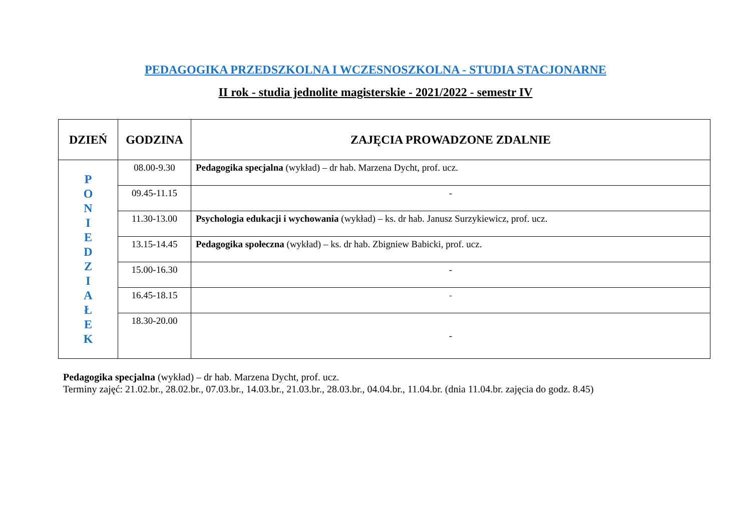PEDAGOGIKA PRZEDSZKOLNA I WCZESNOSZKOLNA - STUDIA STACJONARNE
II rok - studia jednolite magisterskie - 2021/2022 - semestr IV
| DZIEŃ | GODZINA | ZAJĘCIA PROWADZONE ZDALNIE |
| --- | --- | --- |
| P O N I E D Z I A Ł E K | 08.00-9.30 | Pedagogika specjalna (wykład) – dr hab. Marzena Dycht, prof. ucz. |
| | 09.45-11.15 | - |
| | 11.30-13.00 | Psychologia edukacji i wychowania (wykład) – ks. dr hab. Janusz Surzykiewicz, prof. ucz. |
| | 13.15-14.45 | Pedagogika społeczna (wykład) – ks. dr hab. Zbigniew Babicki, prof. ucz. |
| | 15.00-16.30 | - |
| | 16.45-18.15 | - |
| | 18.30-20.00 | - |
Pedagogika specjalna (wykład) – dr hab. Marzena Dycht, prof. ucz.
Terminy zajęć: 21.02.br., 28.02.br., 07.03.br., 14.03.br., 21.03.br., 28.03.br., 04.04.br., 11.04.br. (dnia 11.04.br. zajęcia do godz. 8.45)